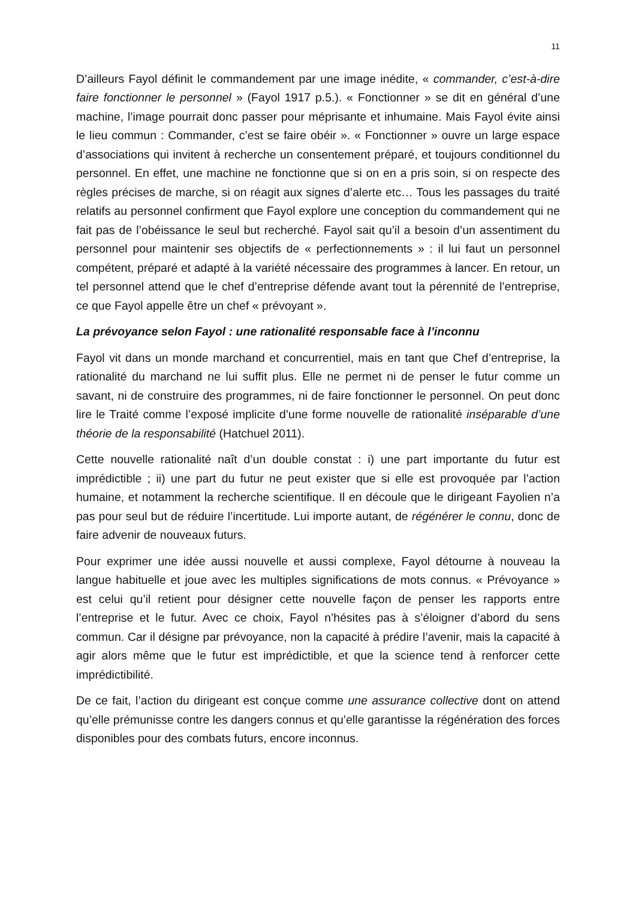11
D’ailleurs Fayol définit le commandement par une image inédite, « commander, c’est-à-dire faire fonctionner le personnel » (Fayol 1917 p.5.). « Fonctionner » se dit en général d’une machine, l’image pourrait donc passer pour méprisante et inhumaine. Mais Fayol évite ainsi le lieu commun : Commander, c’est se faire obéir ». « Fonctionner » ouvre un large espace d’associations qui invitent à recherche un consentement préparé, et toujours conditionnel du personnel. En effet, une machine ne fonctionne que si on en a pris soin, si on respecte des règles précises de marche, si on réagit aux signes d’alerte etc… Tous les passages du traité relatifs au personnel confirment que Fayol explore une conception du commandement qui ne fait pas de l’obéissance le seul but recherché. Fayol sait qu’il a besoin d’un assentiment du personnel pour maintenir ses objectifs de « perfectionnements » : il lui faut un personnel compétent, préparé et adapté à la variété nécessaire des programmes à lancer. En retour, un tel personnel attend que le chef d’entreprise défende avant tout la pérennité de l’entreprise, ce que Fayol appelle être un chef « prévoyant ».
La prévoyance selon Fayol : une rationalité responsable face à l’inconnu
Fayol vit dans un monde marchand et concurrentiel, mais en tant que Chef d’entreprise, la rationalité du marchand ne lui suffit plus. Elle ne permet ni de penser le futur comme un savant, ni de construire des programmes, ni de faire fonctionner le personnel. On peut donc lire le Traité comme l’exposé implicite d’une forme nouvelle de rationalité inséparable d’une théorie de la responsabilité (Hatchuel 2011).
Cette nouvelle rationalité naît d’un double constat : i) une part importante du futur est imprédictible ; ii) une part du futur ne peut exister que si elle est provoquée par l’action humaine, et notamment la recherche scientifique. Il en découle que le dirigeant Fayolien n’a pas pour seul but de réduire l’incertitude. Lui importe autant, de régénérer le connu, donc de faire advenir de nouveaux futurs.
Pour exprimer une idée aussi nouvelle et aussi complexe, Fayol détourne à nouveau la langue habituelle et joue avec les multiples significations de mots connus. « Prévoyance » est celui qu’il retient pour désigner cette nouvelle façon de penser les rapports entre l’entreprise et le futur. Avec ce choix, Fayol n’hésites pas à s’éloigner d’abord du sens commun. Car il désigne par prévoyance, non la capacité à prédire l’avenir, mais la capacité à agir alors même que le futur est imprédictible, et que la science tend à renforcer cette imprédictibilité.
De ce fait, l’action du dirigeant est conçue comme une assurance collective dont on attend qu’elle prémunisse contre les dangers connus et qu’elle garantisse la régénération des forces disponibles pour des combats futurs, encore inconnus.